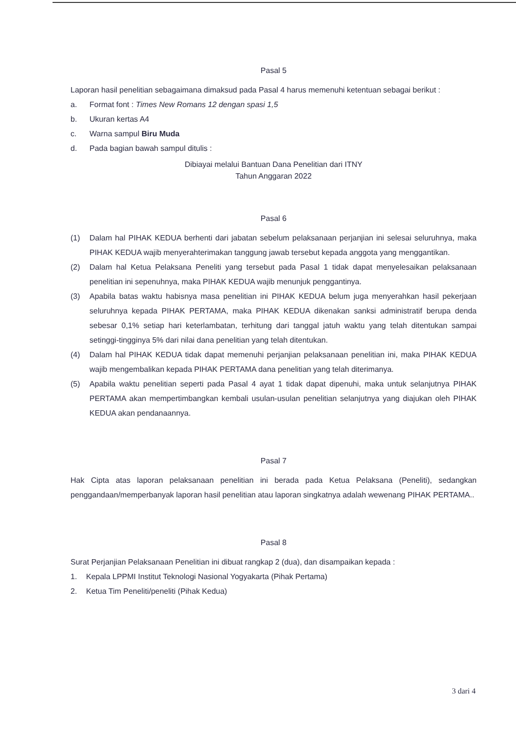Pasal 5
Laporan hasil penelitian sebagaimana dimaksud pada Pasal 4 harus memenuhi ketentuan sebagai berikut :
a. Format font : Times New Romans 12 dengan spasi 1,5
b. Ukuran kertas A4
c. Warna sampul Biru Muda
d. Pada bagian bawah sampul ditulis :
Dibiayai melalui Bantuan Dana Penelitian dari ITNY
Tahun Anggaran 2022
Pasal 6
(1) Dalam hal PIHAK KEDUA berhenti dari jabatan sebelum pelaksanaan perjanjian ini selesai seluruhnya, maka PIHAK KEDUA wajib menyerahterimakan tanggung jawab tersebut kepada anggota yang menggantikan.
(2) Dalam hal Ketua Pelaksana Peneliti yang tersebut pada Pasal 1 tidak dapat menyelesaikan pelaksanaan penelitian ini sepenuhnya, maka PIHAK KEDUA wajib menunjuk penggantinya.
(3) Apabila batas waktu habisnya masa penelitian ini PIHAK KEDUA belum juga menyerahkan hasil pekerjaan seluruhnya kepada PIHAK PERTAMA, maka PIHAK KEDUA dikenakan sanksi administratif berupa denda sebesar 0,1% setiap hari keterlambatan, terhitung dari tanggal jatuh waktu yang telah ditentukan sampai setinggi-tingginya 5% dari nilai dana penelitian yang telah ditentukan.
(4) Dalam hal PIHAK KEDUA tidak dapat memenuhi perjanjian pelaksanaan penelitian ini, maka PIHAK KEDUA wajib mengembalikan kepada PIHAK PERTAMA dana penelitian yang telah diterimanya.
(5) Apabila waktu penelitian seperti pada Pasal 4 ayat 1 tidak dapat dipenuhi, maka untuk selanjutnya PIHAK PERTAMA akan mempertimbangkan kembali usulan-usulan penelitian selanjutnya yang diajukan oleh PIHAK KEDUA akan pendanaannya.
Pasal 7
Hak Cipta atas laporan pelaksanaan penelitian ini berada pada Ketua Pelaksana (Peneliti), sedangkan penggandaan/memperbanyak laporan hasil penelitian atau laporan singkatnya adalah wewenang PIHAK PERTAMA..
Pasal 8
Surat Perjanjian Pelaksanaan Penelitian ini dibuat rangkap 2 (dua), dan disampaikan kepada :
1. Kepala LPPMI Institut Teknologi Nasional Yogyakarta (Pihak Pertama)
2. Ketua Tim Peneliti/peneliti (Pihak Kedua)
3 dari 4